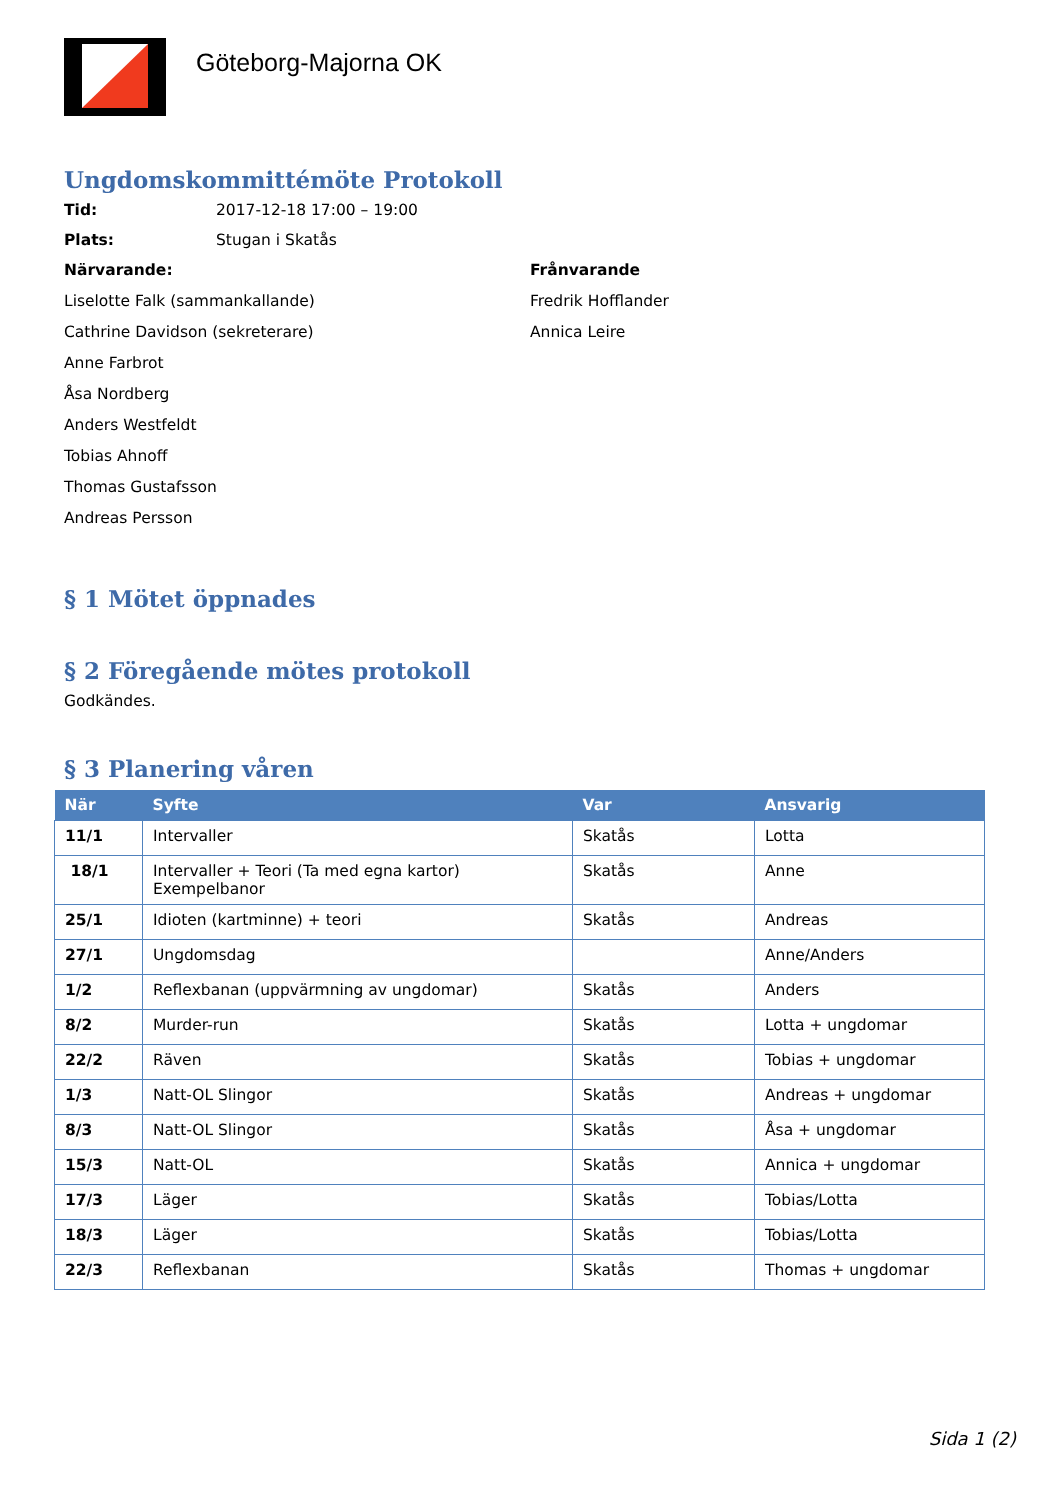Göteborg-Majorna OK
Ungdomskommittémöte Protokoll
Tid: 2017-12-18 17:00 – 19:00
Plats: Stugan i Skatås
Närvarande:
Liselotte Falk (sammankallande)
Cathrine Davidson (sekreterare)
Anne Farbrot
Åsa Nordberg
Anders Westfeldt
Tobias Ahnoff
Thomas Gustafsson
Andreas Persson
Frånvarande
Fredrik Hofflander
Annica Leire
§ 1 Mötet öppnades
§ 2 Föregående mötes protokoll
Godkändes.
§ 3 Planering våren
| När | Syfte | Var | Ansvarig |
| --- | --- | --- | --- |
| 11/1 | Intervaller | Skatås | Lotta |
| 18/1 | Intervaller + Teori (Ta med egna kartor) Exempelbanor | Skatås | Anne |
| 25/1 | Idioten (kartminne) + teori | Skatås | Andreas |
| 27/1 | Ungdomsdag | | Anne/Anders |
| 1/2 | Reflexbanan (uppvärmning av ungdomar) | Skatås | Anders |
| 8/2 | Murder-run | Skatås | Lotta + ungdomar |
| 22/2 | Räven | Skatås | Tobias + ungdomar |
| 1/3 | Natt-OL Slingor | Skatås | Andreas + ungdomar |
| 8/3 | Natt-OL Slingor | Skatås | Åsa + ungdomar |
| 15/3 | Natt-OL | Skatås | Annica + ungdomar |
| 17/3 | Läger | Skatås | Tobias/Lotta |
| 18/3 | Läger | Skatås | Tobias/Lotta |
| 22/3 | Reflexbanan | Skatås | Thomas + ungdomar |
Sida 1 (2)